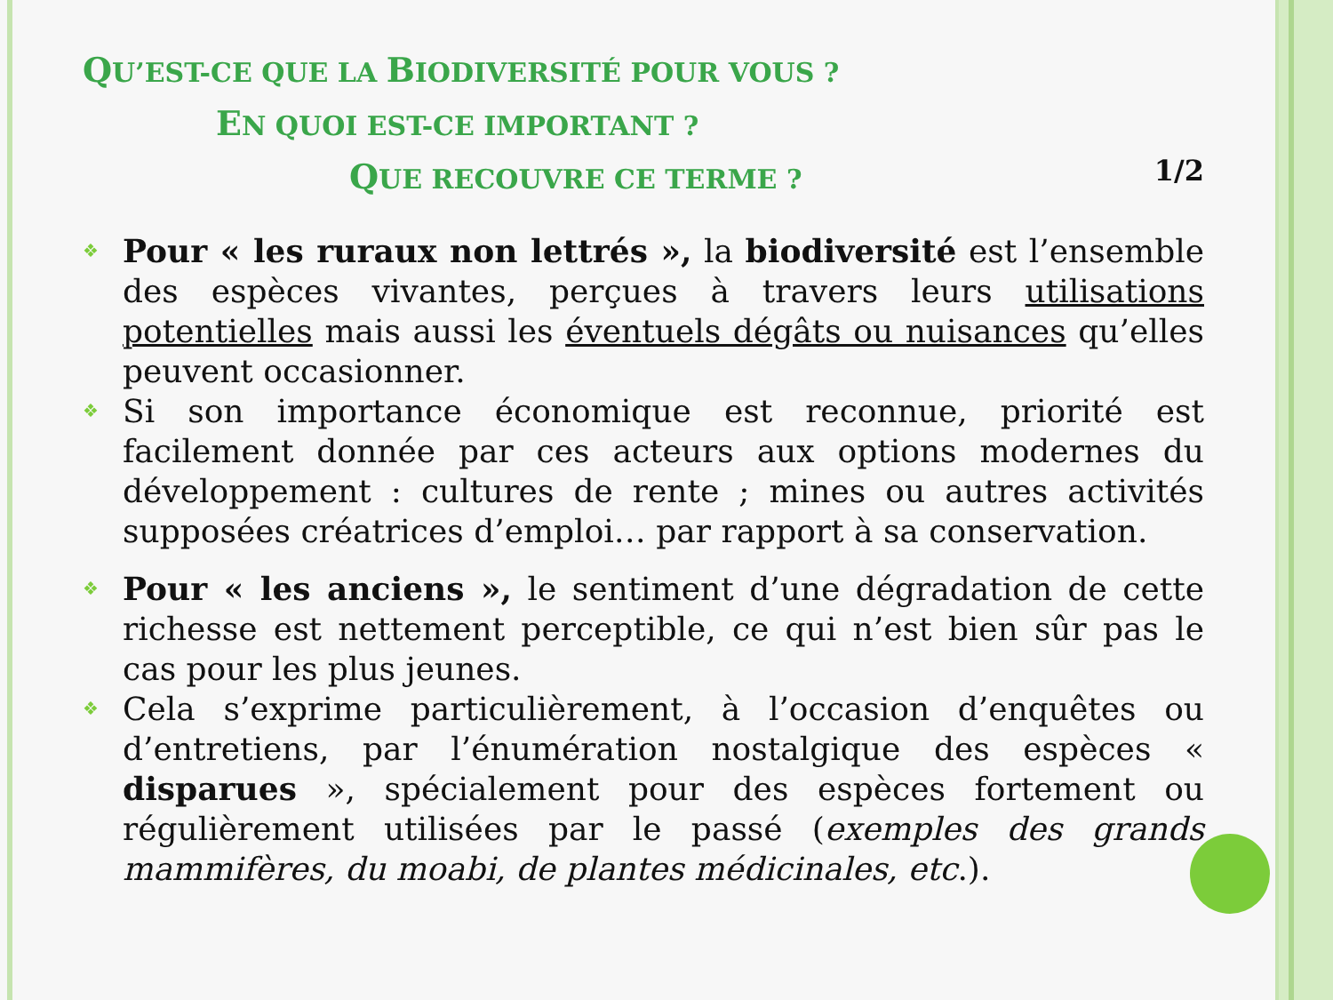QU’EST-CE QUE LA BIODIVERSITÉ POUR VOUS ?
EN QUOI EST-CE IMPORTANT ?
QUE RECOUVRE CE TERME ?
1/2
❖
Pour « les ruraux non lettrés », la biodiversité est l’ensemble des espèces vivantes, perçues à travers leurs utilisations potentielles mais aussi les éventuels dégâts ou nuisances qu’elles peuvent occasionner.
❖
Si son importance économique est reconnue, priorité est facilement donnée par ces acteurs aux options modernes du développement : cultures de rente ; mines ou autres activités supposées créatrices d’emploi… par rapport à sa conservation.
❖
Pour « les anciens », le sentiment d’une dégradation de cette richesse est nettement perceptible, ce qui n’est bien sûr pas le cas pour les plus jeunes.
❖
Cela s’exprime particulièrement, à l’occasion d’enquêtes ou d’entretiens, par l’énumération nostalgique des espèces « disparues », spécialement pour des espèces fortement ou régulièrement utilisées par le passé (exemples des grands mammifères, du moabi, de plantes médicinales, etc.).